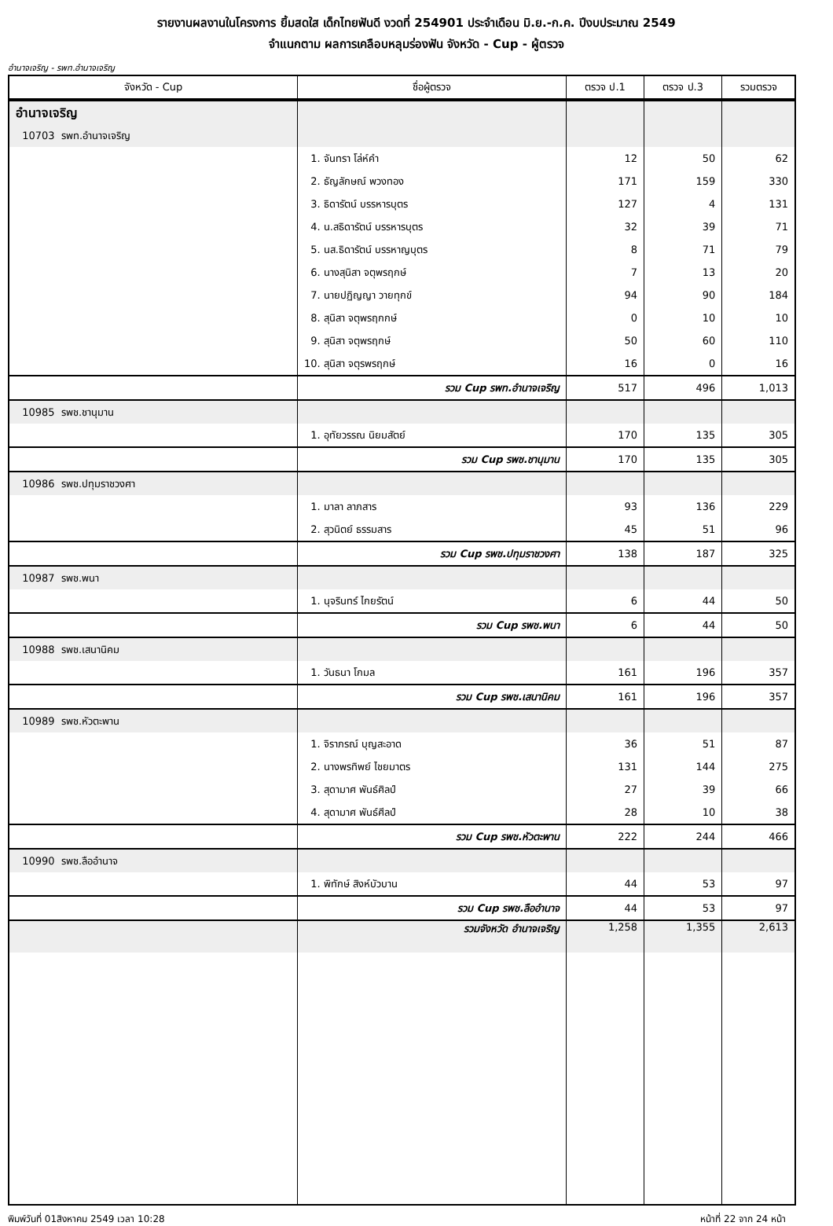รายงานผลงานในโครงการ ยิ้มสดใส เด็กไทยฟันดี งวดที่ 254901 ประจำเดือน มิ.ย.-ก.ค. ปีงบประมาณ 2549
จำแนกตาม ผลการเคลือบหลุมร่องฟัน จังหวัด - Cup - ผู้ตรวจ
อำนาจเจริญ - รพท.อำนาจเจริญ
| จังหวัด - Cup | ชื่อผู้ตรวจ | ตรวจ ป.1 | ตรวจ ป.3 | รวมตรวจ |
| --- | --- | --- | --- | --- |
| อำนาจเจริญ | | | | |
| 10703 รพท.อำนาจเจริญ | | | | |
| | 1. จันทรา โล่ห์คำ | 12 | 50 | 62 |
| | 2. ธัญลักษณ์ พวงทอง | 171 | 159 | 330 |
| | 3. ธิดารัตน์ บรรหารบุตร | 127 | 4 | 131 |
| | 4. น.สธิดารัตน์ บรรหารบุตร | 32 | 39 | 71 |
| | 5. นส.ธิดารัตน์ บรรหาญบุตร | 8 | 71 | 79 |
| | 6. นางสุนิสา จตุพรฤกษ์ | 7 | 13 | 20 |
| | 7. นายปฏิญญา วายทุกข์ | 94 | 90 | 184 |
| | 8. สุนิสา จตุพรฤกกษ์ | 0 | 10 | 10 |
| | 9. สุนิสา จตุพรฤกษ์ | 50 | 60 | 110 |
| | 10. สุนิสา จตุรพรฤกษ์ | 16 | 0 | 16 |
| | รวม Cup รพท.อำนาจเจริญ | 517 | 496 | 1,013 |
| 10985 รพช.ชานุมาน | | | | |
| | 1. อุทัยวรรณ นิยมสัตย์ | 170 | 135 | 305 |
| | รวม Cup รพช.ชานุมาน | 170 | 135 | 305 |
| 10986 รพช.ปทุมราชวงศา | | | | |
| | 1. มาลา ลาภสาร | 93 | 136 | 229 |
| | 2. สุวนิตย์ ธรรมสาร | 45 | 51 | 96 |
| | รวม Cup รพช.ปทุมราชวงศา | 138 | 187 | 325 |
| 10987 รพช.พนา | | | | |
| | 1. นุจรินทร์ ไกยรัตน์ | 6 | 44 | 50 |
| | รวม Cup รพช.พนา | 6 | 44 | 50 |
| 10988 รพช.เสนานิคม | | | | |
| | 1. วันธนา โกมล | 161 | 196 | 357 |
| | รวม Cup รพช.เสนานิคม | 161 | 196 | 357 |
| 10989 รพช.หัวตะพาน | | | | |
| | 1. จิราภรณ์ บุญสะอาด | 36 | 51 | 87 |
| | 2. นางพรทิพย์ ไชยมาตร | 131 | 144 | 275 |
| | 3. สุดามาศ พันธ์ศิลป์ | 27 | 39 | 66 |
| | 4. สุดามาศ พันธ์ศีลป์ | 28 | 10 | 38 |
| | รวม Cup รพช.หัวตะพาน | 222 | 244 | 466 |
| 10990 รพช.ลืออำนาจ | | | | |
| | 1. พิทักษ์ สิงห์บัวบาน | 44 | 53 | 97 |
| | รวม Cup รพช.ลืออำนาจ | 44 | 53 | 97 |
| | รวมจังหวัด อำนาจเจริญ | 1,258 | 1,355 | 2,613 |
พิมพ์วันที่ 01สิงหาคม 2549 เวลา 10:28 หน้าที่ 22 จาก 24 หน้า